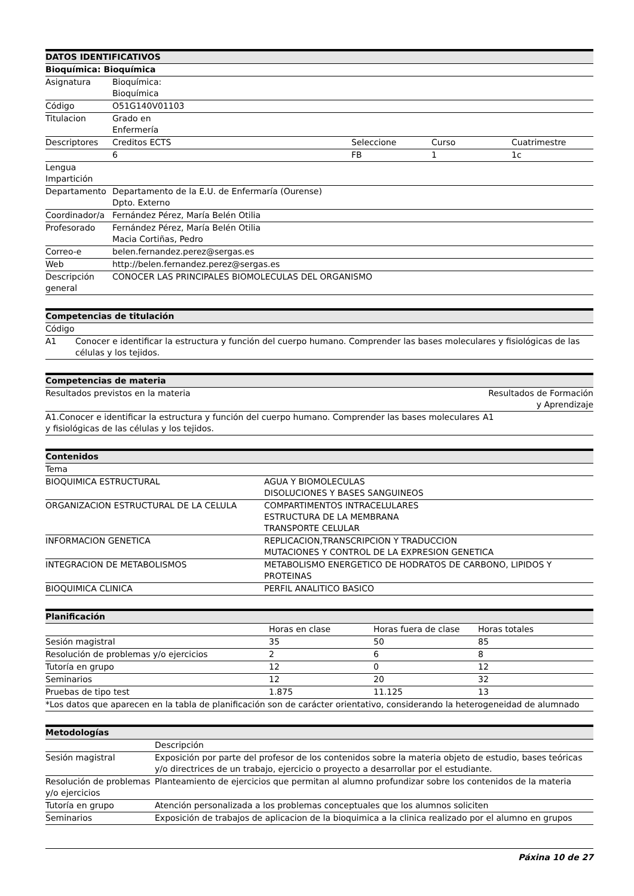| DATOS IDENTIFICATIVOS | | | | |
| --- | --- | --- | --- | --- |
| Bioquímica: Bioquímica | | | | |
| Asignatura | Bioquímica: Bioquímica | | | |
| Código | O51G140V01103 | | | |
| Titulacion | Grado en Enfermería | | | |
| Descriptores | Creditos ECTS | Seleccione | Curso | Cuatrimestre |
| | 6 | FB | 1 | 1c |
| Lengua Impartición | | | | |
| Departamento | Departamento de la E.U. de Enfermaría (Ourense) Dpto. Externo | | | |
| Coordinador/a | Fernández Pérez, María Belén Otilia | | | |
| Profesorado | Fernández Pérez, María Belén Otilia Macia Cortiñas, Pedro | | | |
| Correo-e | belen.fernandez.perez@sergas.es | | | |
| Web | http://belen.fernandez.perez@sergas.es | | | |
| Descripción general | CONOCER LAS PRINCIPALES BIOMOLECULAS DEL ORGANISMO | | | |
| Competencias de titulación | |
| --- | --- |
| Código | |
| A1 | Conocer e identificar la estructura y función del cuerpo humano. Comprender las bases moleculares y fisiológicas de las células y los tejidos. |
| Competencias de materia | |
| --- | --- |
| Resultados previstos en la materia | Resultados de Formación y Aprendizaje |
| A1.Conocer e identificar la estructura y función del cuerpo humano. Comprender las bases moleculares y fisiológicas de las células y los tejidos. | A1 |
| Contenidos | |
| --- | --- |
| Tema | |
| BIOQUIMICA ESTRUCTURAL | AGUA Y BIOMOLECULAS DISOLUCIONES Y BASES SANGUINEOS |
| ORGANIZACION ESTRUCTURAL DE LA CELULA | COMPARTIMENTOS INTRACELULARES ESTRUCTURA DE LA MEMBRANA TRANSPORTE CELULAR |
| INFORMACION GENETICA | REPLICACION,TRANSCRIPCION Y TRADUCCION MUTACIONES Y CONTROL DE LA EXPRESION GENETICA |
| INTEGRACION DE METABOLISMOS | METABOLISMO ENERGETICO DE HODRATOS DE CARBONO, LIPIDOS Y PROTEINAS |
| BIOQUIMICA CLINICA | PERFIL ANALITICO BASICO |
| Planificación | | | |
| --- | --- | --- | --- |
| | Horas en clase | Horas fuera de clase | Horas totales |
| Sesión magistral | 35 | 50 | 85 |
| Resolución de problemas y/o ejercicios | 2 | 6 | 8 |
| Tutoría en grupo | 12 | 0 | 12 |
| Seminarios | 12 | 20 | 32 |
| Pruebas de tipo test | 1.875 | 11.125 | 13 |
| *Los datos que aparecen en la tabla de planificación son de carácter orientativo, considerando la heterogeneidad de alumnado | | | |
| Metodologías | |
| --- | --- |
| | Descripción |
| Sesión magistral | Exposición por parte del profesor de los contenidos sobre la materia objeto de estudio, bases teóricas y/o directrices de un trabajo, ejercicio o proyecto a desarrollar por el estudiante. |
| Resolución de problemas y/o ejercicios | Planteamiento de ejercicios que permitan al alumno profundizar sobre los contenidos de la materia |
| Tutoría en grupo | Atención personalizada a los problemas conceptuales que los alumnos soliciten |
| Seminarios | Exposición de trabajos de aplicacion de la bioquimica a la clinica realizado por el alumno en grupos |
Páxina 10 de 27